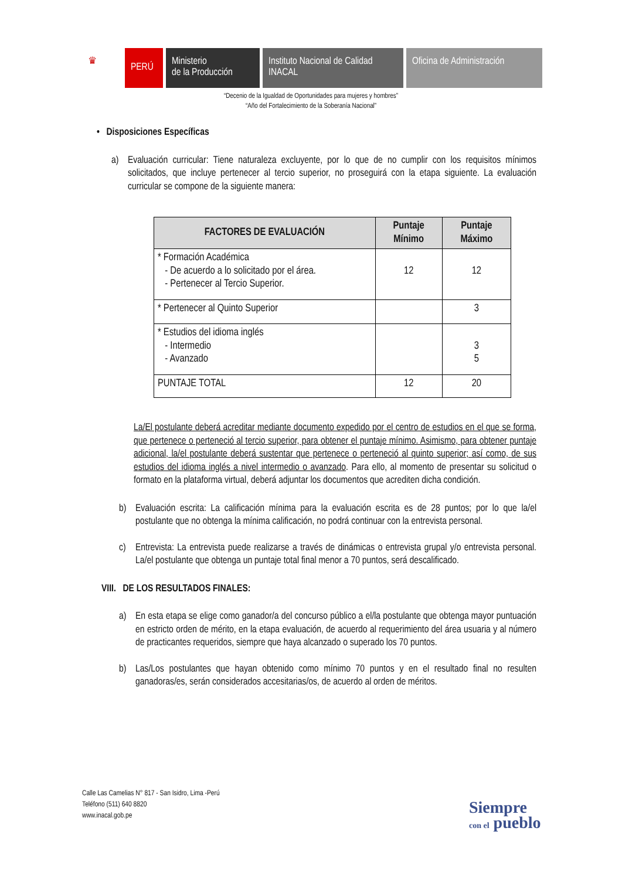♛
PERÚ
Ministerio
de la Producción
Instituto Nacional de Calidad
INACAL
Oficina de Administración
“Decenio de la Igualdad de Oportunidades para mujeres y hombres”
“Año del Fortalecimiento de la Soberanía Nacional”
• Disposiciones Específicas
a) Evaluación curricular: Tiene naturaleza excluyente, por lo que de no cumplir con los requisitos mínimos solicitados, que incluye pertenecer al tercio superior, no proseguirá con la etapa siguiente. La evaluación curricular se compone de la siguiente manera:
| FACTORES DE EVALUACIÓN | Puntaje Mínimo | Puntaje Máximo |
| --- | --- | --- |
| * Formación Académica - De acuerdo a lo solicitado por el área. - Pertenecer al Tercio Superior. | 12 | 12 |
| * Pertenecer al Quinto Superior | | 3 |
| * Estudios del idioma inglés - Intermedio - Avanzado | | 3 5 |
| PUNTAJE TOTAL | 12 | 20 |
La/El postulante deberá acreditar mediante documento expedido por el centro de estudios en el que se forma, que pertenece o perteneció al tercio superior, para obtener el puntaje mínimo. Asimismo, para obtener puntaje adicional, la/el postulante deberá sustentar que pertenece o perteneció al quinto superior; así como, de sus estudios del idioma inglés a nivel intermedio o avanzado. Para ello, al momento de presentar su solicitud o formato en la plataforma virtual, deberá adjuntar los documentos que acrediten dicha condición.
b) Evaluación escrita: La calificación mínima para la evaluación escrita es de 28 puntos; por lo que la/el postulante que no obtenga la mínima calificación, no podrá continuar con la entrevista personal.
c) Entrevista: La entrevista puede realizarse a través de dinámicas o entrevista grupal y/o entrevista personal. La/el postulante que obtenga un puntaje total final menor a 70 puntos, será descalificado.
VIII. DE LOS RESULTADOS FINALES:
a) En esta etapa se elige como ganador/a del concurso público a el/la postulante que obtenga mayor puntuación en estricto orden de mérito, en la etapa evaluación, de acuerdo al requerimiento del área usuaria y al número de practicantes requeridos, siempre que haya alcanzado o superado los 70 puntos.
b) Las/Los postulantes que hayan obtenido como mínimo 70 puntos y en el resultado final no resulten ganadoras/es, serán considerados accesitarias/os, de acuerdo al orden de méritos.
Calle Las Camelias N° 817 - San Isidro, Lima -Perú
Teléfono (511) 640 8820
www.inacal.gob.pe
Siempre
con el pueblo